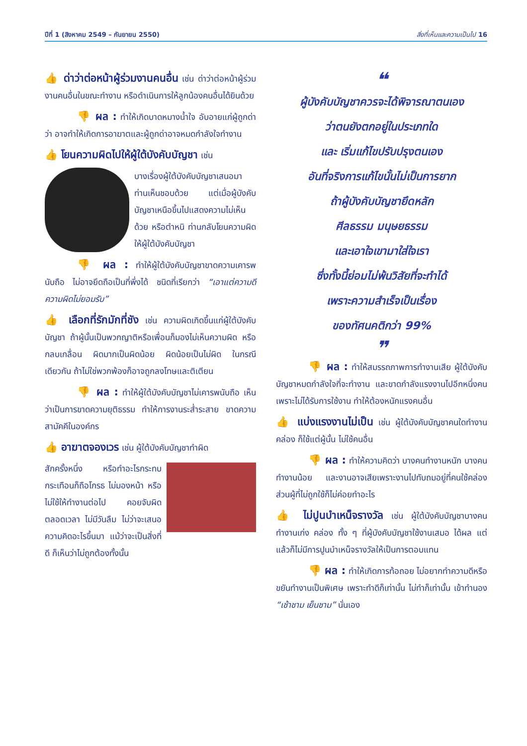ปีที่ 1 (สิงหาคม 2549 – กันยายน 2550) สิ่งที่เห็นและความเป็นไป 16
👍 ด่าว่าต่อหน้าผู้ร่วมงานคนอื่น เช่น ด่าว่าต่อหน้าผู้ร่วมงานคนอื่นในขณะทำงาน หรือดำเนินการให้ลูกน้องคนอื่นได้ยินด้วย
👎 ผล : ทำให้เกิดบาดหมางน้ำใจ อับอายแก่ผู้ถูกด่าว่า อาจทำให้เกิดการอาฆาตและผู้ถูกด่าอาจหมดกำลังใจทำงาน
👍 โยนความผิดไปให้ผู้ใต้บังคับบัญชา เช่น
บางเรื่องผู้ใต้บังคับบัญชาเสนอมา ท่านเห็นชอบด้วย แต่เมื่อผู้บังคับบัญชาเหนือขึ้นไปแสดงความไม่เห็นด้วย หรือตำหนิ ท่านกลับโยนความผิดให้ผู้ใต้บังคับบัญชา
👎 ผล : ทำให้ผู้ใต้บังคับบัญชาขาดความเคารพนับถือ ไม่อาจยึดถือเป็นที่พึ่งได้ ชนิดที่เรียกว่า “เอาแต่ความดี ความผิดไม่ยอมรับ”
👍 เลือกที่รักมักที่ชัง เช่น ความผิดเกิดขึ้นแก่ผู้ใต้บังคับบัญชา ถ้าผู้นั้นเป็นพวกญาติหรือเพื่อนก็มองไม่เห็นความผิด หรือกลบเกลื่อน ผิดมากเป็นผิดน้อย ผิดน้อยเป็นไม่ผิด ในกรณีเดียวกัน ถ้าไม่ใช่พวกพ้องก็อาจถูกลงโทษและติเตียน
👎 ผล : ทำให้ผู้ใต้บังคับบัญชาไม่เคารพนับถือ เห็นว่าเป็นการขาดความยุติธรรม ทำให้การงานระส่ำระสาย ขาดความสามัคคีในองค์กร
👍 อาฆาตจองเวร เช่น ผู้ใต้บังคับบัญชาทำผิด
สักครั้งหนึ่ง หรือทำอะไรกระทบกระเทือนก็ถือโกรธ ไม่มองหน้า หรือไม่ใช้ให้ทำงานต่อไป คอยจับผิดตลอดเวลา ไม่มีวันลืม ไม่ว่าจะเสนอความคิดอะไรขึ้นมา แม้ว่าจะเป็นสิ่งที่ดี ก็เห็นว่าไม่ถูกต้องทั้งนั้น
❝
ผู้บังคับบัญชาควรจะได้พิจารณาตนเอง
ว่าตนยังตกอยู่ในประเภทใด
และ เริ่มแก้ไขปรับปรุงตนเอง
อันที่จริงการแก้ไขนั้นไม่เป็นการยาก
ถ้าผู้บังคับบัญชายึดหลัก
ศีลธรรม มนุษยธรรม
และเอาใจเขามาใส่ใจเรา
ซึ่งทั้งนี้ย่อมไม่พ้นวิสัยที่จะทำได้
เพราะความสำเร็จเป็นเรื่อง
ของทัศนคติกว่า 99%
❞
👎 ผล : ทำให้สมรรถภาพการทำงานเสีย ผู้ใต้บังคับบัญชาหมดกำลังใจที่จะทำงาน และขาดกำลังแรงงานไปอีกหนึ่งคน เพราะไม่ได้รับการใช้งาน ทำให้ต้องหนักแรงคนอื่น
👍 แบ่งแรงงานไม่เป็น เช่น ผู้ใต้บังคับบัญชาคนใดทำงานคล่อง ก็ใช้แต่ผู้นั้น ไม่ใช้คนอื่น
👎 ผล : ทำให้ความคิดว่า บางคนทำงานหนัก บางคนทำงานน้อย และงานอาจเสียเพราะงานไปทับถมอยู่ที่คนใช้คล่อง ส่วนผู้ที่ไม่ถูกใช้ก็ไม่ค่อยทำอะไร
👍 ไม่ปูนบำเหน็จรางวัล เช่น ผู้ใต้บังคับบัญชาบางคนทำงานเก่ง คล่อง ทั้ง ๆ ที่ผู้บังคับบัญชาใช้งานเสมอ ได้ผล แต่แล้วก็ไม่มีการปูนบำเหน็จรางวัลให้เป็นการตอบแทน
👎 ผล : ทำให้เกิดการท้อถอย ไม่อยากทำความดีหรือขยันทำงานเป็นพิเศษ เพราะทำดีก็เท่านั้น ไม่ทำก็เท่านั้น เข้าทำนอง “เช้าชาม เย็นชาม” นั่นเอง